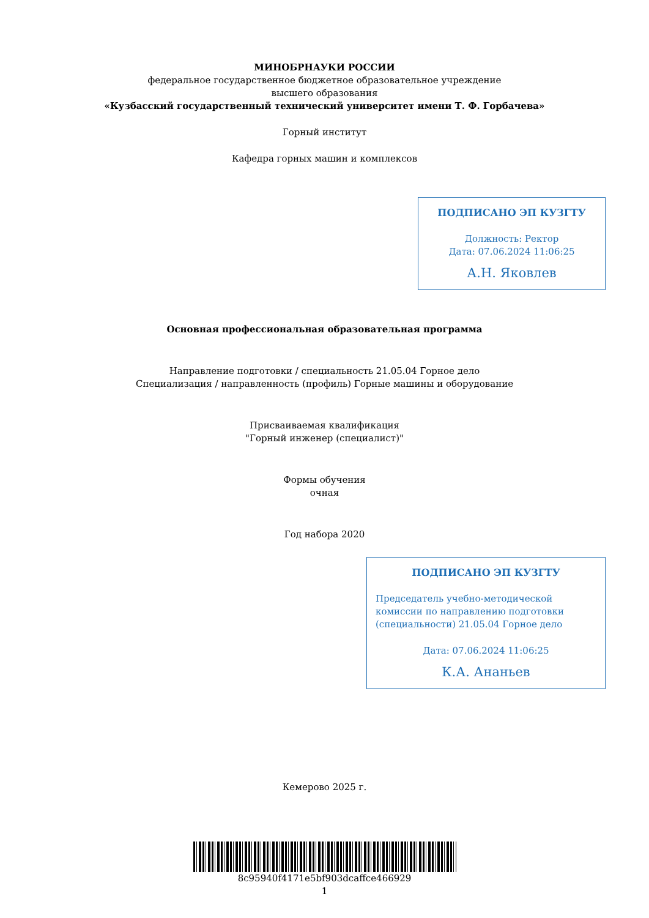МИНОБРНАУКИ РОССИИ
федеральное государственное бюджетное образовательное учреждение
высшего образования
«Кузбасский государственный технический университет имени Т. Ф. Горбачева»
Горный институт
Кафедра горных машин и комплексов
ПОДПИСАНО ЭП КУЗГТУ
Должность: Ректор
Дата: 07.06.2024 11:06:25
А.Н. Яковлев
Основная профессиональная образовательная программа
Направление подготовки / специальность 21.05.04 Горное дело
Специализация / направленность (профиль) Горные машины и оборудование
Присваиваемая квалификация
"Горный инженер (специалист)"
Формы обучения
очная
Год набора 2020
ПОДПИСАНО ЭП КУЗГТУ
Председатель учебно-методической комиссии по направлению подготовки (специальности) 21.05.04 Горное дело
Дата: 07.06.2024 11:06:25
К.А. Ананьев
Кемерово 2025 г.
8c95940f4171e5bf903dcaffce466929
1